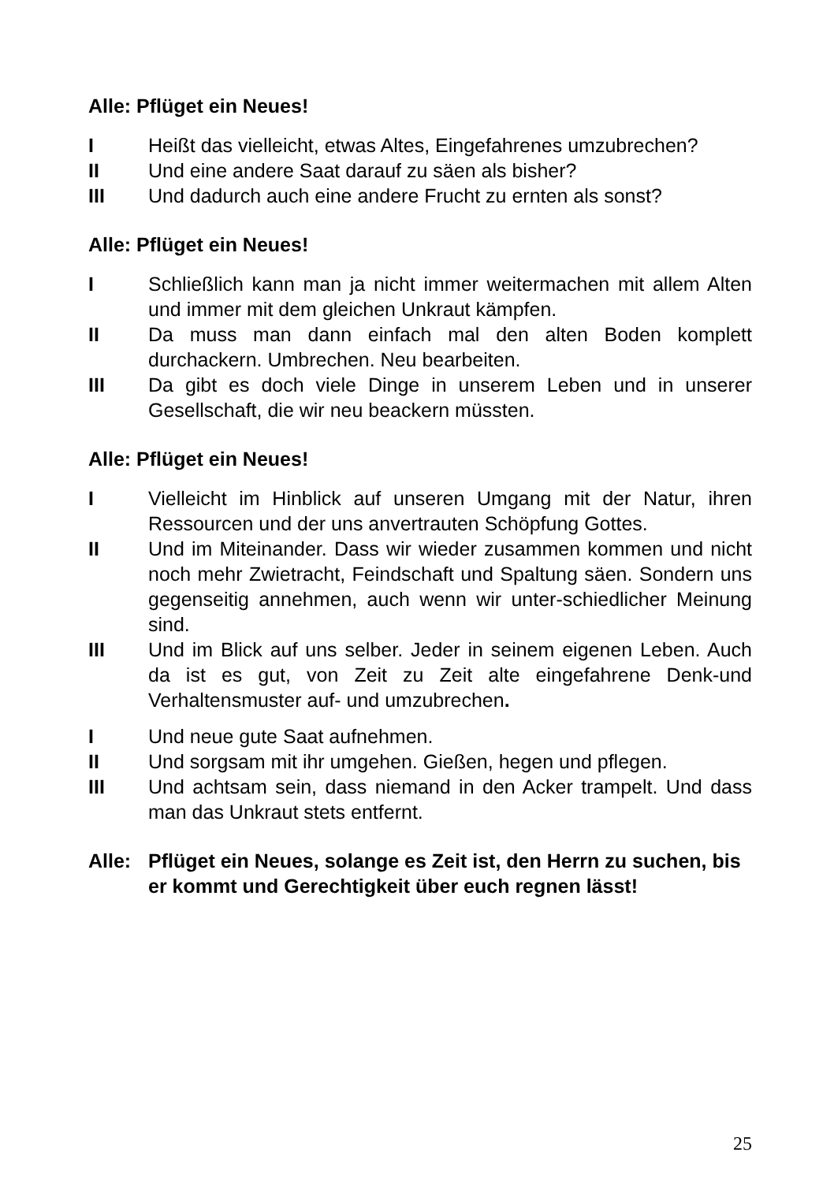Alle: Pflüget ein Neues!
I Heißt das vielleicht, etwas Altes, Eingefahrenes umzubrechen?
II Und eine andere Saat darauf zu säen als bisher?
III Und dadurch auch eine andere Frucht zu ernten als sonst?
Alle: Pflüget ein Neues!
I Schließlich kann man ja nicht immer weitermachen mit allem Alten und immer mit dem gleichen Unkraut kämpfen.
II Da muss man dann einfach mal den alten Boden komplett durchackern. Umbrechen. Neu bearbeiten.
III Da gibt es doch viele Dinge in unserem Leben und in unserer Gesellschaft, die wir neu beackern müssten.
Alle: Pflüget ein Neues!
I Vielleicht im Hinblick auf unseren Umgang mit der Natur, ihren Ressourcen und der uns anvertrauten Schöpfung Gottes.
II Und im Miteinander. Dass wir wieder zusammen kommen und nicht noch mehr Zwietracht, Feindschaft und Spaltung säen. Sondern uns gegenseitig annehmen, auch wenn wir unter-schiedlicher Meinung sind.
III Und im Blick auf uns selber. Jeder in seinem eigenen Leben. Auch da ist es gut, von Zeit zu Zeit alte eingefahrene Denk-und Verhaltensmuster auf- und umzubrechen.
I Und neue gute Saat aufnehmen.
II Und sorgsam mit ihr umgehen. Gießen, hegen und pflegen.
III Und achtsam sein, dass niemand in den Acker trampelt. Und dass man das Unkraut stets entfernt.
Alle: Pflüget ein Neues, solange es Zeit ist, den Herrn zu suchen, bis er kommt und Gerechtigkeit über euch regnen lässt!
25